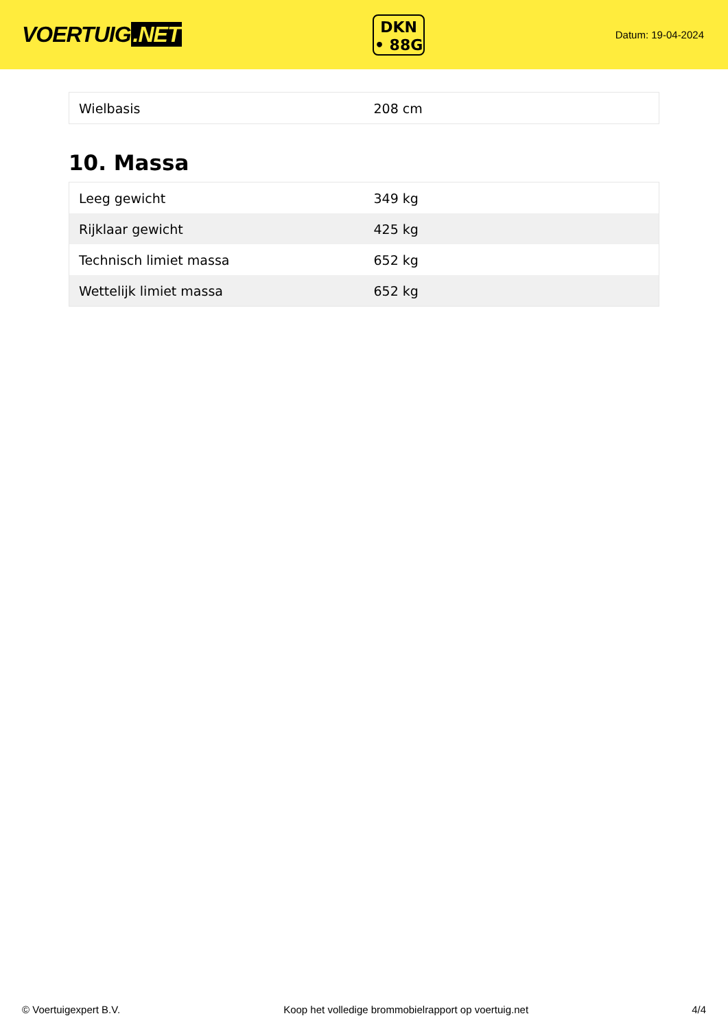VOERTUIG.NET
DKN
• 88G
Datum: 19-04-2024
| Wielbasis | 208 cm |
10. Massa
| Leeg gewicht | 349 kg |
| Rijklaar gewicht | 425 kg |
| Technisch limiet massa | 652 kg |
| Wettelijk limiet massa | 652 kg |
© Voertuigexpert B.V. Koop het volledige brommobielrapport op voertuig.net 4/4